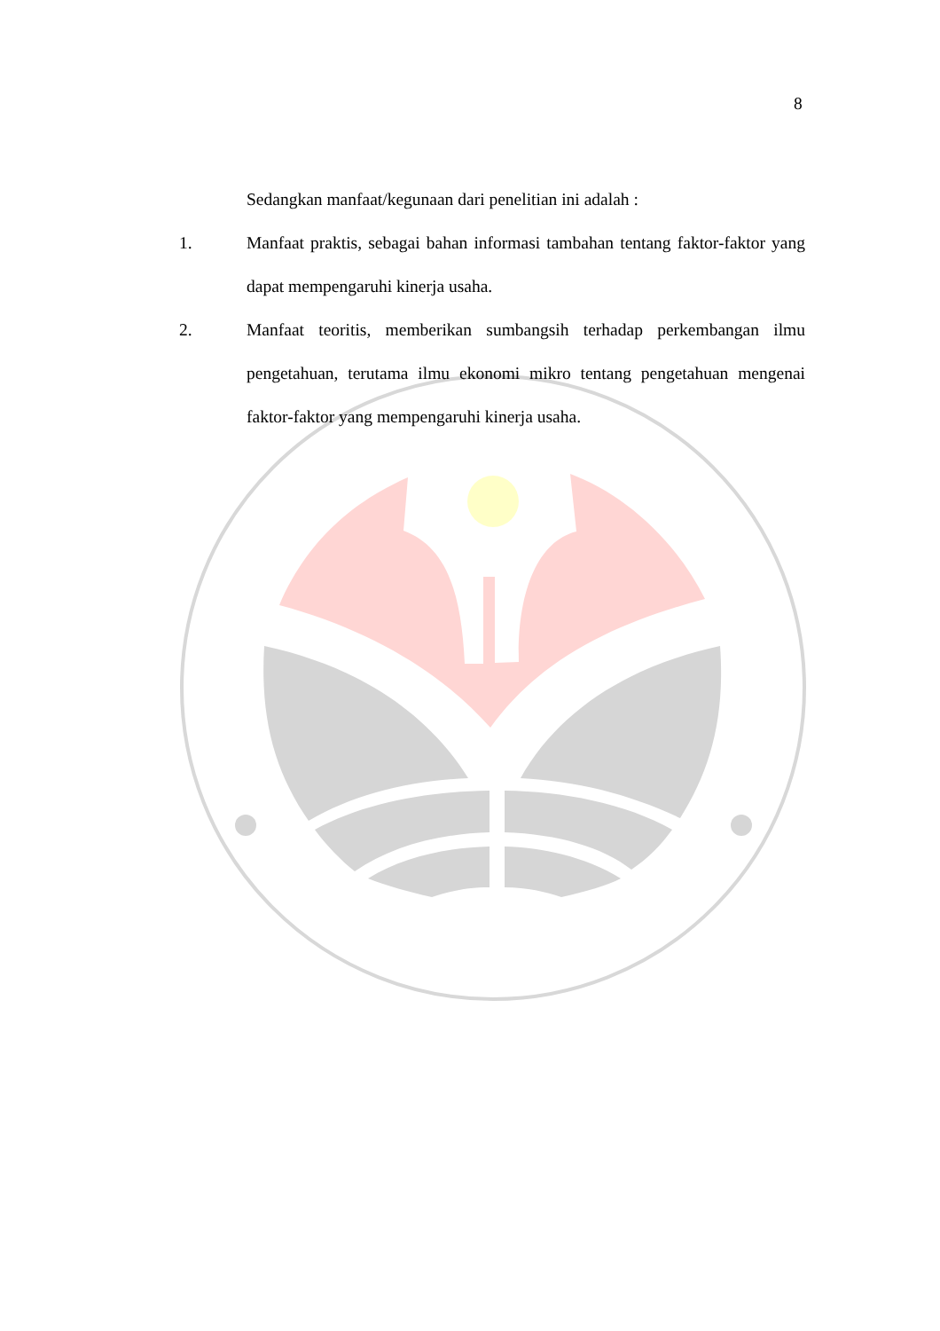8
Sedangkan manfaat/kegunaan dari penelitian ini adalah :
1. Manfaat praktis, sebagai bahan informasi tambahan tentang faktor-faktor yang dapat mempengaruhi kinerja usaha.
2. Manfaat teoritis, memberikan sumbangsih terhadap perkembangan ilmu pengetahuan, terutama ilmu ekonomi mikro tentang pengetahuan mengenai faktor-faktor yang mempengaruhi kinerja usaha.